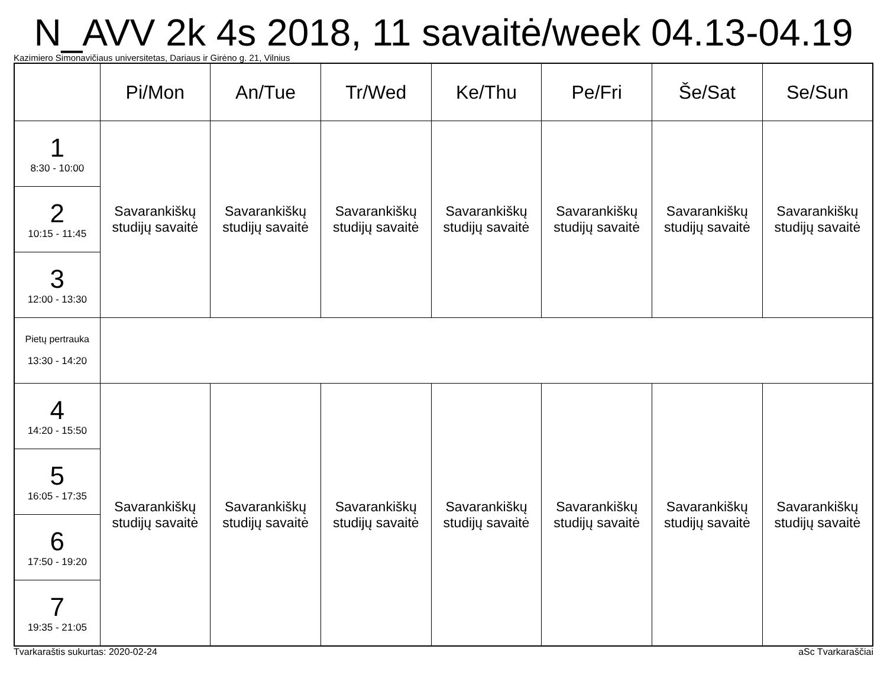N_AVV 2k 4s 2018, 11 savaitė/week 04.13-04.19
Kazimiero Simonavičiaus universitetas, Dariaus ir Girėno g. 21, Vilnius
| | Pi/Mon | An/Tue | Tr/Wed | Ke/Thu | Pe/Fri | Še/Sat | Se/Sun |
| --- | --- | --- | --- | --- | --- | --- | --- |
| 1 8:30 - 10:00 | Savarankiškų studijų savaitė | Savarankiškų studijų savaitė | Savarankiškų studijų savaitė | Savarankiškų studijų savaitė | Savarankiškų studijų savaitė | Savarankiškų studijų savaitė | Savarankiškų studijų savaitė |
| 2 10:15 - 11:45 | | | | | | | |
| 3 12:00 - 13:30 | | | | | | | |
| Pietų pertrauka 13:30 - 14:20 | | | | | | | |
| 4 14:20 - 15:50 | Savarankiškų studijų savaitė | Savarankiškų studijų savaitė | Savarankiškų studijų savaitė | Savarankiškų studijų savaitė | Savarankiškų studijų savaitė | Savarankiškų studijų savaitė | Savarankiškų studijų savaitė |
| 5 16:05 - 17:35 | | | | | | | |
| 6 17:50 - 19:20 | | | | | | | |
| 7 19:35 - 21:05 | | | | | | | |
Tvarkaraštis sukurtas: 2020-02-24 aSc Tvarkaraščiai